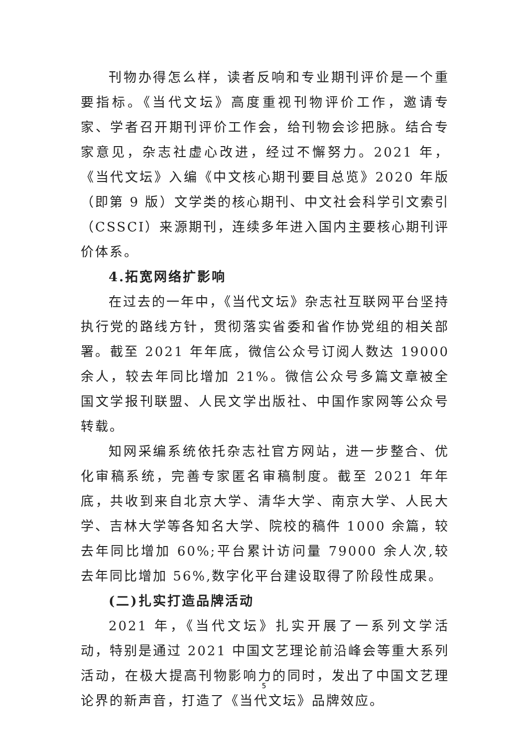刊物办得怎么样，读者反响和专业期刊评价是一个重要指标。《当代文坛》高度重视刊物评价工作，邀请专家、学者召开期刊评价工作会，给刊物会诊把脉。结合专家意见，杂志社虚心改进，经过不懈努力。2021 年，《当代文坛》入编《中文核心期刊要目总览》2020 年版（即第 9 版）文学类的核心期刊、中文社会科学引文索引（CSSCI）来源期刊，连续多年进入国内主要核心期刊评价体系。
4.拓宽网络扩影响
在过去的一年中，《当代文坛》杂志社互联网平台坚持执行党的路线方针，贯彻落实省委和省作协党组的相关部署。截至 2021 年年底，微信公众号订阅人数达 19000 余人，较去年同比增加 21%。微信公众号多篇文章被全国文学报刊联盟、人民文学出版社、中国作家网等公众号转载。
知网采编系统依托杂志社官方网站，进一步整合、优化审稿系统，完善专家匿名审稿制度。截至 2021 年年底，共收到来自北京大学、清华大学、南京大学、人民大学、吉林大学等各知名大学、院校的稿件 1000 余篇，较去年同比增加 60%;平台累计访问量 79000 余人次,较去年同比增加 56%,数字化平台建设取得了阶段性成果。
(二)扎实打造品牌活动
2021 年，《当代文坛》扎实开展了一系列文学活动，特别是通过 2021 中国文艺理论前沿峰会等重大系列活动，在极大提高刊物影响力的同时，发出了中国文艺理论界的新声音，打造了《当代文坛》品牌效应。
5